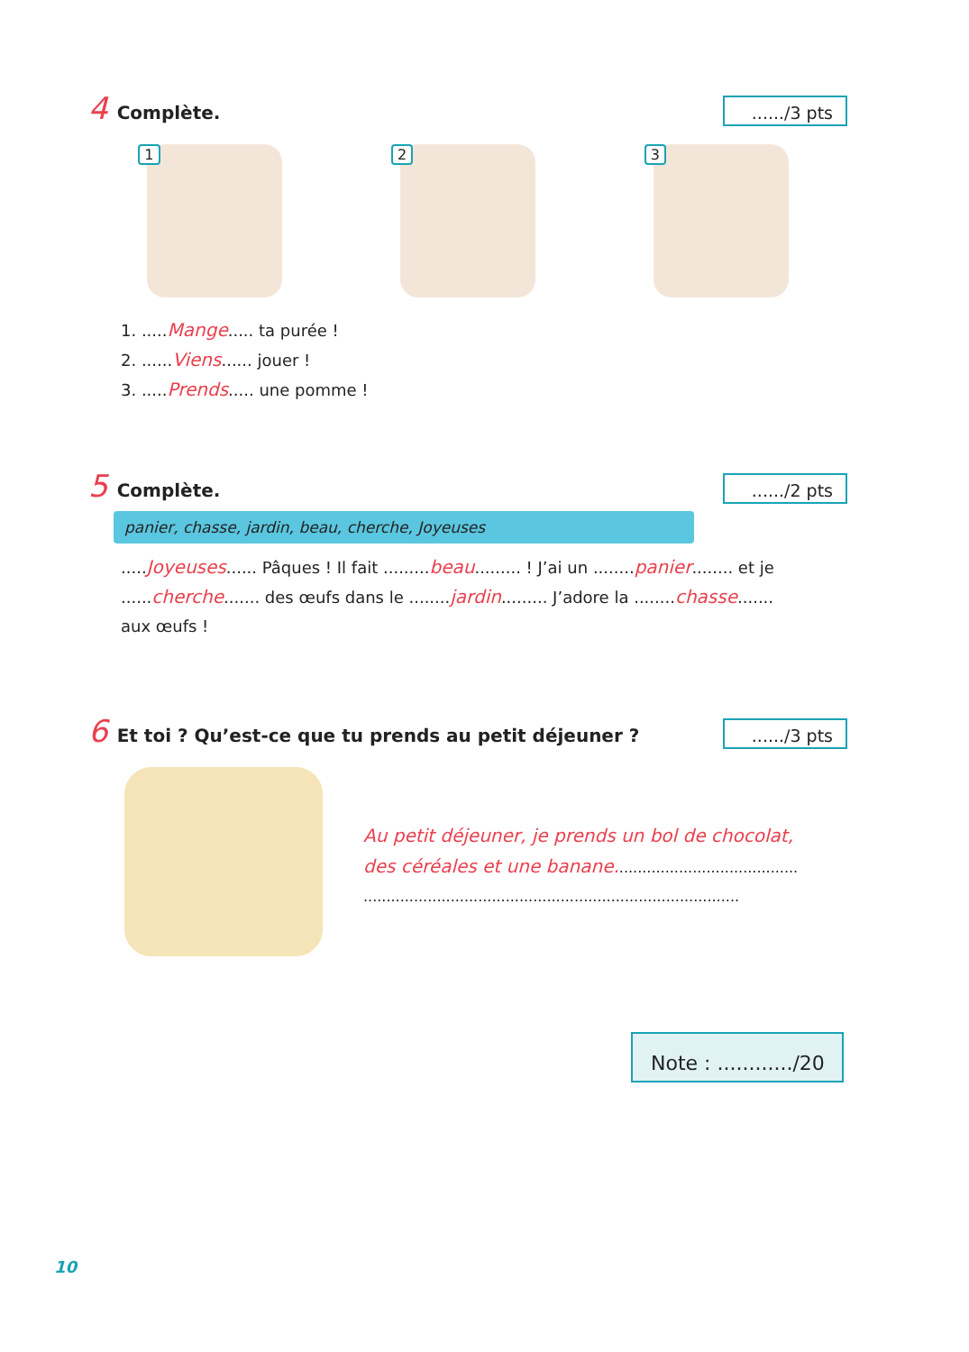4 Complète.
....../3 pts
1
2
3
1. .....Mange..... ta purée !
2. ......Viens...... jouer !
3. .....Prends..... une pomme !
5 Complète.
....../2 pts
panier, chasse, jardin, beau, cherche, Joyeuses
.....Joyeuses...... Pâques ! Il fait .........beau......... ! J’ai un ........panier........ et je ......cherche....... des œufs dans le ........jardin......... J’adore la ........chasse....... aux œufs !
6 Et toi ? Qu’est-ce que tu prends au petit déjeuner ?
....../3 pts
Au petit déjeuner, je prends un bol de chocolat, des céréales et une banane........................................
..................................................................................
Note : ............/20
10